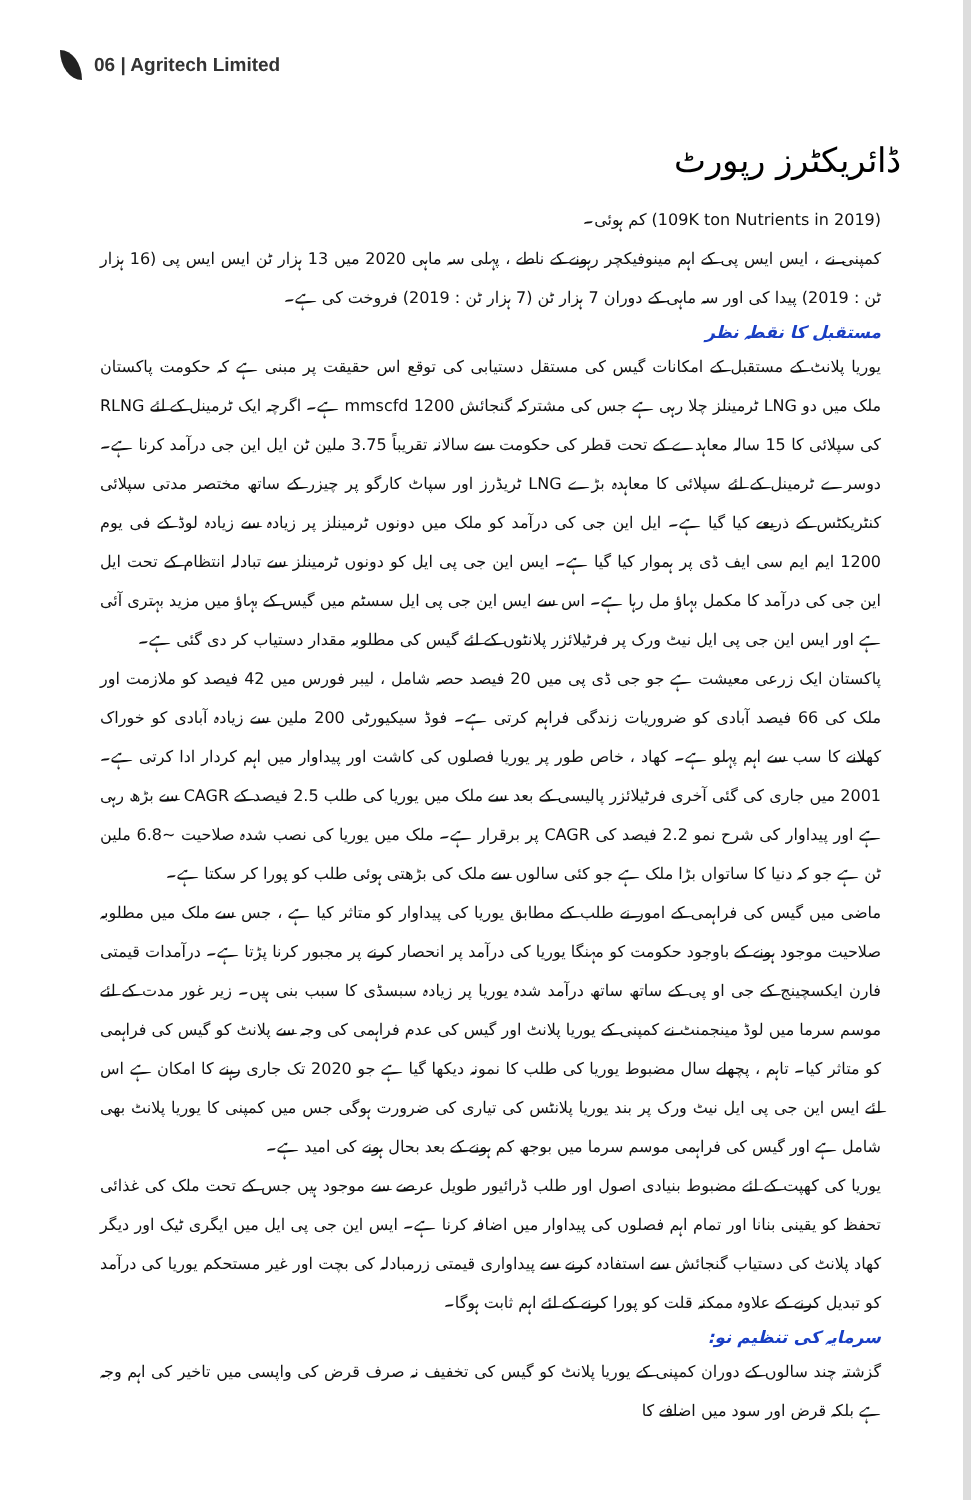06 | Agritech Limited
ڈائریکٹرز رپورٹ
(109K ton Nutrients in 2019) کم ہوئی۔
کمپنی نے ، ایس ایس پی کے اہم مینوفیکچر رہونے کے ناطے ، پہلی سہ ماہی 2020 میں 13 ہزار ٹن ایس ایس پی (16 ہزار ٹن : 2019) پیدا کی اور سہ ماہی کے دوران 7 ہزار ٹن (7 ہزار ٹن : 2019) فروخت کی ہے۔
مستقبل کا نقطہ نظر
یوریا پلانٹ کے مستقبل کے امکانات گیس کی مستقل دستیابی کی توقع اس حقیقت پر مبنی ہے کہ حکومت پاکستان ملک میں دو LNG ٹرمینلز چلا رہی ہے جس کی مشترکہ گنجائش 1200 mmscfd ہے۔ اگرچہ ایک ٹرمینل کے لئے RLNG کی سپلائی کا 15 سالہ معاہدے کے تحت قطر کی حکومت سے سالانہ تقریباً 3.75 ملین ٹن ایل این جی درآمد کرنا ہے۔ دوسرے ٹرمینل کے لئے سپلائی کا معاہدہ بڑے LNG ٹریڈرز اور سپاٹ کارگو پر چیزر کے ساتھ مختصر مدتی سپلائی کنٹریکٹس کے ذریعے کیا گیا ہے۔ ایل این جی کی درآمد کو ملک میں دونوں ٹرمینلز پر زیادہ سے زیادہ لوڈ کے فی یوم 1200 ایم ایم سی ایف ڈی پر ہموار کیا گیا ہے۔ ایس این جی پی ایل کو دونوں ٹرمینلز سے تبادلہ انتظام کے تحت ایل این جی کی درآمد کا مکمل بہاؤ مل رہا ہے۔ اس سے ایس این جی پی ایل سسٹم میں گیس کے بہاؤ میں مزید بہتری آئی ہے اور ایس این جی پی ایل نیٹ ورک پر فرٹیلائزر پلانٹوں کے لئے گیس کی مطلوبہ مقدار دستیاب کر دی گئی ہے۔
پاکستان ایک زرعی معیشت ہے جو جی ڈی پی میں 20 فیصد حصہ شامل ، لیبر فورس میں 42 فیصد کو ملازمت اور ملک کی 66 فیصد آبادی کو ضروریات زندگی فراہم کرتی ہے۔ فوڈ سیکیورٹی 200 ملین سے زیادہ آبادی کو خوراک کھلانے کا سب سے اہم پہلو ہے۔ کھاد ، خاص طور پر یوریا فصلوں کی کاشت اور پیداوار میں اہم کردار ادا کرتی ہے۔ 2001 میں جاری کی گئی آخری فرٹیلائزر پالیسی کے بعد سے ملک میں یوریا کی طلب 2.5 فیصد کے CAGR سے بڑھ رہی ہے اور پیداوار کی شرح نمو 2.2 فیصد کی CAGR پر برقرار ہے۔ ملک میں یوریا کی نصب شدہ صلاحیت ~6.8 ملین ٹن ہے جو کہ دنیا کا ساتواں بڑا ملک ہے جو کئی سالوں سے ملک کی بڑھتی ہوئی طلب کو پورا کر سکتا ہے۔
ماضی میں گیس کی فراہمی کے امور نے طلب کے مطابق یوریا کی پیداوار کو متاثر کیا ہے ، جس سے ملک میں مطلوبہ صلاحیت موجود ہونے کے باوجود حکومت کو مہنگا یوریا کی درآمد پر انحصار کرنے پر مجبور کرنا پڑتا ہے۔ درآمدات قیمتی فارن ایکسچینج کے جی او پی کے ساتھ ساتھ درآمد شدہ یوریا پر زیادہ سبسڈی کا سبب بنی ہیں۔ زیر غور مدت کے لئے موسم سرما میں لوڈ مینجمنٹ نے کمپنی کے یوریا پلانٹ اور گیس کی عدم فراہمی کی وجہ سے پلانٹ کو گیس کی فراہمی کو متاثر کیا۔ تاہم ، پچھلے سال مضبوط یوریا کی طلب کا نمونہ دیکھا گیا ہے جو 2020 تک جاری رہنے کا امکان ہے اس لئے ایس این جی پی ایل نیٹ ورک پر بند یوریا پلانٹس کی تیاری کی ضرورت ہوگی جس میں کمپنی کا یوریا پلانٹ بھی شامل ہے اور گیس کی فراہمی موسم سرما میں بوجھ کم ہونے کے بعد بحال ہونے کی امید ہے۔
یوریا کی کھپت کے لئے مضبوط بنیادی اصول اور طلب ڈرائیور طویل عرصے سے موجود ہیں جس کے تحت ملک کی غذائی تحفظ کو یقینی بنانا اور تمام اہم فصلوں کی پیداوار میں اضافہ کرنا ہے۔ ایس این جی پی ایل میں ایگری ٹیک اور دیگر کھاد پلانٹ کی دستیاب گنجائش سے استفادہ کرنے سے پیداواری قیمتی زرمبادلہ کی بچت اور غیر مستحکم یوریا کی درآمد کو تبدیل کرنے کے علاوہ ممکنہ قلت کو پورا کرنے کے لئے اہم ثابت ہوگا۔
سرمایہ کی تنظیم نو:
گزشتہ چند سالوں کے دوران کمپنی کے یوریا پلانٹ کو گیس کی تخفیف نہ صرف قرض کی واپسی میں تاخیر کی اہم وجہ ہے بلکہ قرض اور سود میں اضافے کا